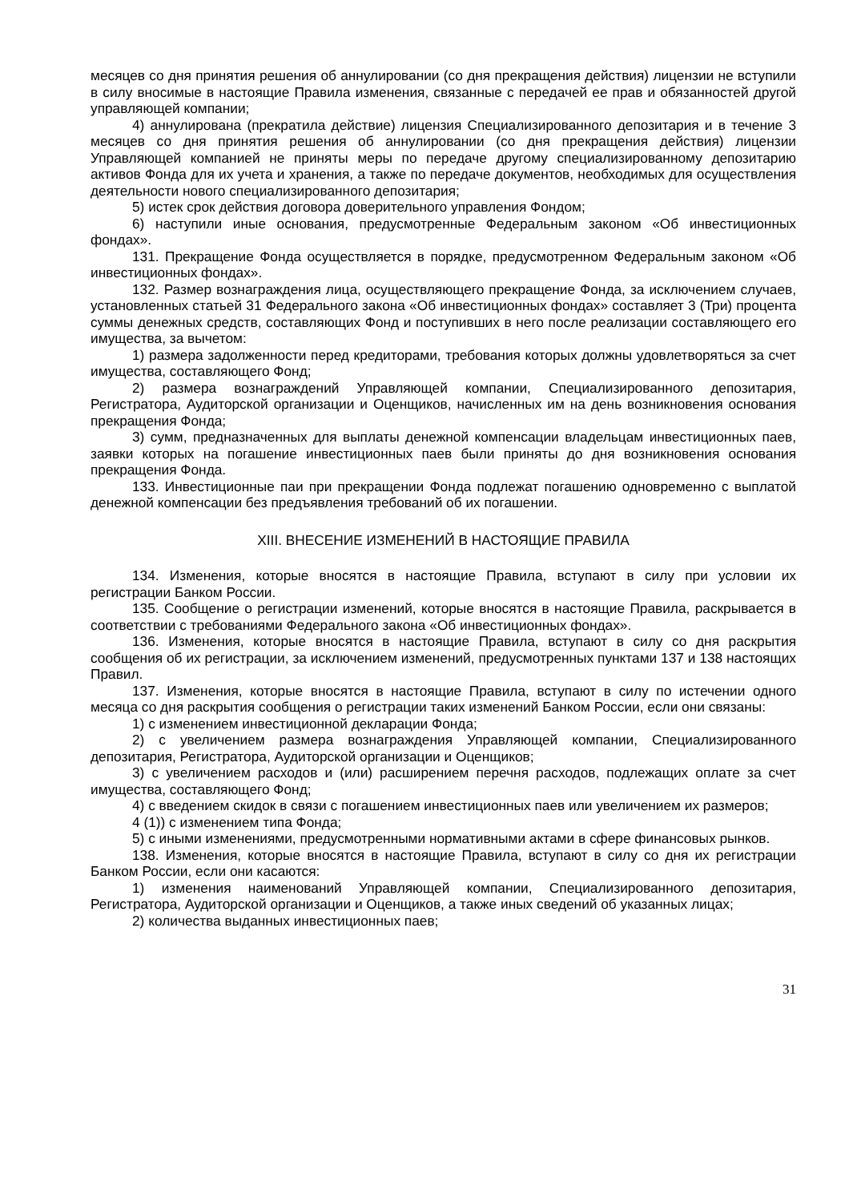месяцев со дня принятия решения об аннулировании (со дня прекращения действия) лицензии не вступили в силу вносимые в настоящие Правила изменения, связанные с передачей ее прав и обязанностей другой управляющей компании;
4) аннулирована (прекратила действие) лицензия Специализированного депозитария и в течение 3 месяцев со дня принятия решения об аннулировании (со дня прекращения действия) лицензии Управляющей компанией не приняты меры по передаче другому специализированному депозитарию активов Фонда для их учета и хранения, а также по передаче документов, необходимых для осуществления деятельности нового специализированного депозитария;
5) истек срок действия договора доверительного управления Фондом;
6) наступили иные основания, предусмотренные Федеральным законом «Об инвестиционных фондах».
131. Прекращение Фонда осуществляется в порядке, предусмотренном Федеральным законом «Об инвестиционных фондах».
132. Размер вознаграждения лица, осуществляющего прекращение Фонда, за исключением случаев, установленных статьей 31 Федерального закона «Об инвестиционных фондах» составляет 3 (Три) процента суммы денежных средств, составляющих Фонд и поступивших в него после реализации составляющего его имущества, за вычетом:
1) размера задолженности перед кредиторами, требования которых должны удовлетворяться за счет имущества, составляющего Фонд;
2) размера вознаграждений Управляющей компании, Специализированного депозитария, Регистратора, Аудиторской организации и Оценщиков, начисленных им на день возникновения основания прекращения Фонда;
3) сумм, предназначенных для выплаты денежной компенсации владельцам инвестиционных паев, заявки которых на погашение инвестиционных паев были приняты до дня возникновения основания прекращения Фонда.
133. Инвестиционные паи при прекращении Фонда подлежат погашению одновременно с выплатой денежной компенсации без предъявления требований об их погашении.
XIII. ВНЕСЕНИЕ ИЗМЕНЕНИЙ В НАСТОЯЩИЕ ПРАВИЛА
134. Изменения, которые вносятся в настоящие Правила, вступают в силу при условии их регистрации Банком России.
135. Сообщение о регистрации изменений, которые вносятся в настоящие Правила, раскрывается в соответствии с требованиями Федерального закона «Об инвестиционных фондах».
136. Изменения, которые вносятся в настоящие Правила, вступают в силу со дня раскрытия сообщения об их регистрации, за исключением изменений, предусмотренных пунктами 137 и 138 настоящих Правил.
137. Изменения, которые вносятся в настоящие Правила, вступают в силу по истечении одного месяца со дня раскрытия сообщения о регистрации таких изменений Банком России, если они связаны:
1) с изменением инвестиционной декларации Фонда;
2) с увеличением размера вознаграждения Управляющей компании, Специализированного депозитария, Регистратора, Аудиторской организации и Оценщиков;
3) с увеличением расходов и (или) расширением перечня расходов, подлежащих оплате за счет имущества, составляющего Фонд;
4) с введением скидок в связи с погашением инвестиционных паев или увеличением их размеров;
4 (1)) с изменением типа Фонда;
5) с иными изменениями, предусмотренными нормативными актами в сфере финансовых рынков.
138. Изменения, которые вносятся в настоящие Правила, вступают в силу со дня их регистрации Банком России, если они касаются:
1) изменения наименований Управляющей компании, Специализированного депозитария, Регистратора, Аудиторской организации и Оценщиков, а также иных сведений об указанных лицах;
2) количества выданных инвестиционных паев;
31